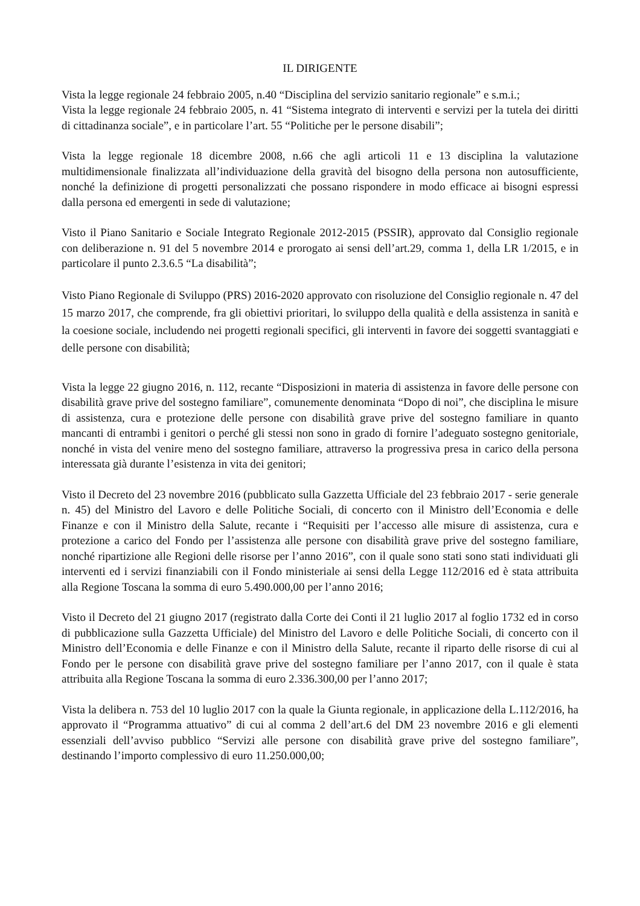IL DIRIGENTE
Vista la legge regionale 24 febbraio 2005, n.40 “Disciplina del servizio sanitario regionale” e s.m.i.;
Vista la legge regionale 24 febbraio 2005, n. 41 “Sistema integrato di interventi e servizi per la tutela dei diritti di cittadinanza sociale”, e in particolare l’art. 55 “Politiche per le persone disabili”;
Vista la legge regionale 18 dicembre 2008, n.66 che agli articoli 11 e 13 disciplina la valutazione multidimensionale finalizzata all’individuazione della gravità del bisogno della persona non autosufficiente, nonché la definizione di progetti personalizzati che possano rispondere in modo efficace ai bisogni espressi dalla persona ed emergenti in sede di valutazione;
Visto il Piano Sanitario e Sociale Integrato Regionale 2012-2015 (PSSIR), approvato dal Consiglio regionale con deliberazione n. 91 del 5 novembre 2014 e prorogato ai sensi dell’art.29, comma 1, della LR 1/2015, e in particolare il punto 2.3.6.5 “La disabilità”;
Visto Piano Regionale di Sviluppo (PRS) 2016-2020 approvato con risoluzione del Consiglio regionale n. 47 del 15 marzo 2017, che comprende, fra gli obiettivi prioritari, lo sviluppo della qualità e della assistenza in sanità e la coesione sociale, includendo nei progetti regionali specifici, gli interventi in favore dei soggetti svantaggiati e delle persone con disabilità;
Vista la legge 22 giugno 2016, n. 112, recante “Disposizioni in materia di assistenza in favore delle persone con disabilità grave prive del sostegno familiare”, comunemente denominata “Dopo di noi”, che disciplina le misure di assistenza, cura e protezione delle persone con disabilità grave prive del sostegno familiare in quanto mancanti di entrambi i genitori o perché gli stessi non sono in grado di fornire l’adeguato sostegno genitoriale, nonché in vista del venire meno del sostegno familiare, attraverso la progressiva presa in carico della persona interessata già durante l’esistenza in vita dei genitori;
Visto il Decreto del 23 novembre 2016 (pubblicato sulla Gazzetta Ufficiale del 23 febbraio 2017 - serie generale n. 45) del Ministro del Lavoro e delle Politiche Sociali, di concerto con il Ministro dell’Economia e delle Finanze e con il Ministro della Salute, recante i “Requisiti per l’accesso alle misure di assistenza, cura e protezione a carico del Fondo per l’assistenza alle persone con disabilità grave prive del sostegno familiare, nonché ripartizione alle Regioni delle risorse per l’anno 2016”, con il quale sono stati sono stati individuati gli interventi ed i servizi finanziabili con il Fondo ministeriale ai sensi della Legge 112/2016 ed è stata attribuita alla Regione Toscana la somma di euro 5.490.000,00 per l’anno 2016;
Visto il Decreto del 21 giugno 2017 (registrato dalla Corte dei Conti il 21 luglio 2017 al foglio 1732 ed in corso di pubblicazione sulla Gazzetta Ufficiale) del Ministro del Lavoro e delle Politiche Sociali, di concerto con il Ministro dell’Economia e delle Finanze e con il Ministro della Salute, recante il riparto delle risorse di cui al Fondo per le persone con disabilità grave prive del sostegno familiare per l’anno 2017, con il quale è stata attribuita alla Regione Toscana la somma di euro 2.336.300,00 per l’anno 2017;
Vista la delibera n. 753 del 10 luglio 2017 con la quale la Giunta regionale, in applicazione della L.112/2016, ha approvato il “Programma attuativo” di cui al comma 2 dell’art.6 del DM 23 novembre 2016 e gli elementi essenziali dell’avviso pubblico “Servizi alle persone con disabilità grave prive del sostegno familiare”, destinando l’importo complessivo di euro 11.250.000,00;